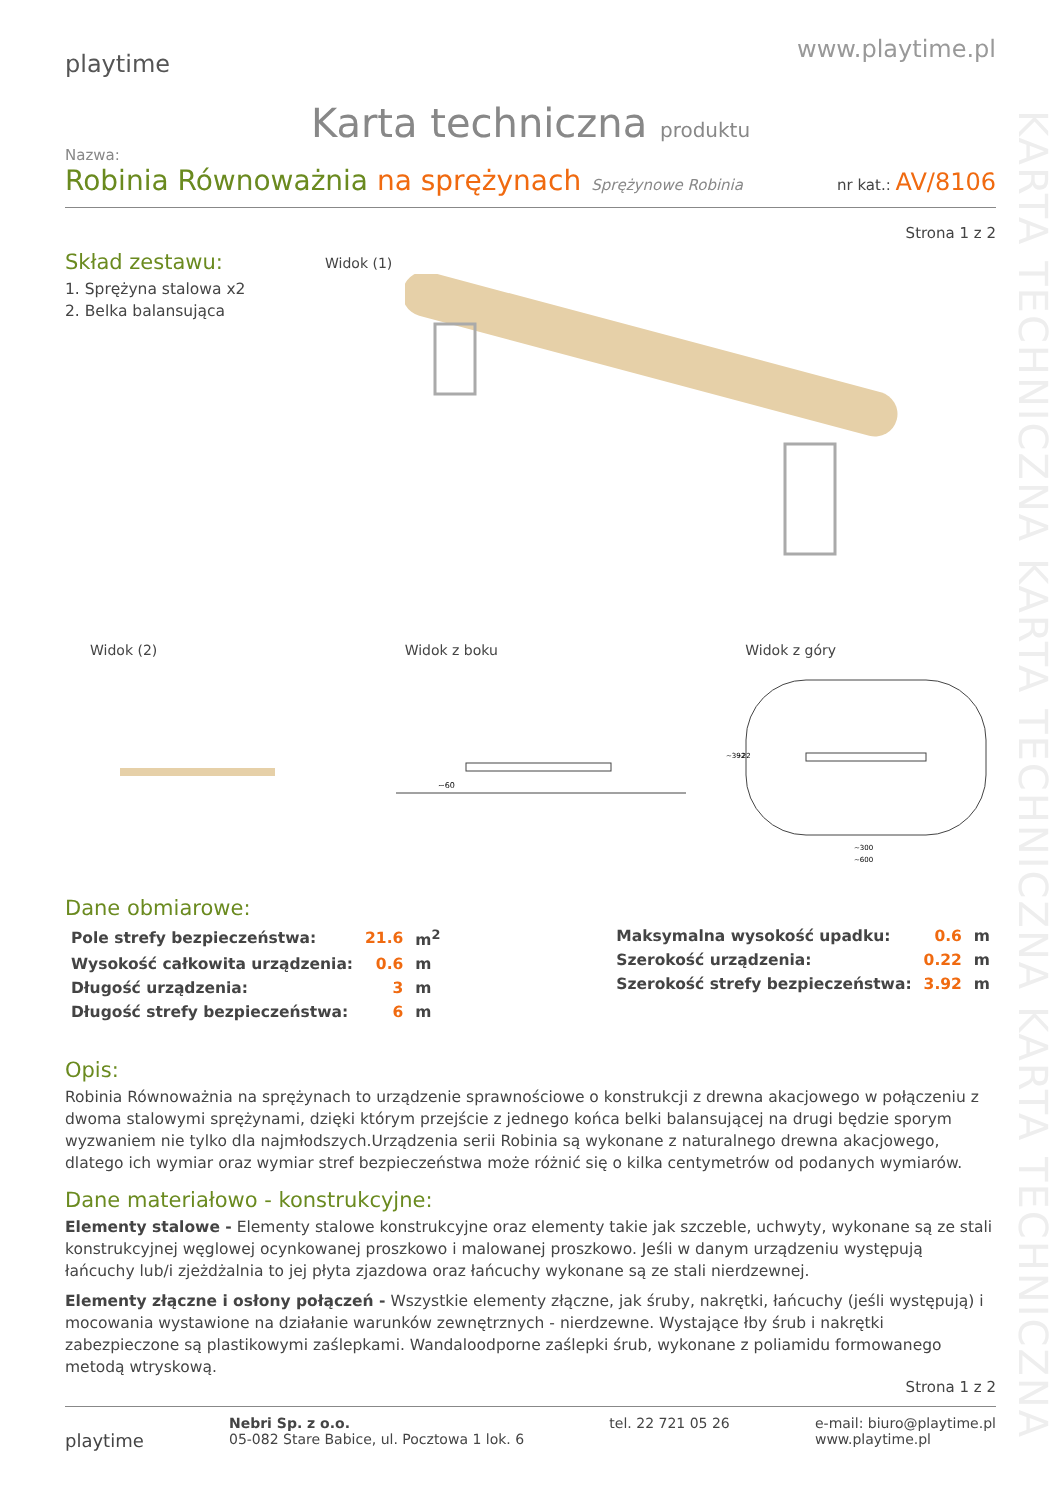KARTA TECHNICZNA KARTA TECHNICZNA KARTA TECHNICZNA
playtime
www.playtime.pl
Karta techniczna produktu
Nazwa:
Robinia Równoważnia na sprężynach Sprężynowe Robinia nr kat.: AV/8106
Strona 1 z 2
Skład zestawu:
1. Sprężyna stalowa x2
2. Belka balansująca
Widok (1)
Widok (2) Widok z boku Widok z góry
~60
~300
~600
~392
~22
Dane obmiarowe:
| Pole strefy bezpieczeństwa: | 21.6 | m<sup>2</sup> |
| Wysokość całkowita urządzenia: | 0.6 | m |
| Długość urządzenia: | 3 | m |
| Długość strefy bezpieczeństwa: | 6 | m |
| Maksymalna wysokość upadku: | 0.6 | m |
| Szerokość urządzenia: | 0.22 | m |
| Szerokość strefy bezpieczeństwa: | 3.92 | m |
Opis:
Robinia Równoważnia na sprężynach to urządzenie sprawnościowe o konstrukcji z drewna akacjowego w połączeniu z dwoma stalowymi sprężynami, dzięki którym przejście z jednego końca belki balansującej na drugi będzie sporym wyzwaniem nie tylko dla najmłodszych.Urządzenia serii Robinia są wykonane z naturalnego drewna akacjowego, dlatego ich wymiar oraz wymiar stref bezpieczeństwa może różnić się o kilka centymetrów od podanych wymiarów.
Dane materiałowo - konstrukcyjne:
Elementy stalowe - Elementy stalowe konstrukcyjne oraz elementy takie jak szczeble, uchwyty, wykonane są ze stali konstrukcyjnej węglowej ocynkowanej proszkowo i malowanej proszkowo. Jeśli w danym urządzeniu występują łańcuchy lub/i zjeżdżalnia to jej płyta zjazdowa oraz łańcuchy wykonane są ze stali nierdzewnej.
Elementy złączne i osłony połączeń - Wszystkie elementy złączne, jak śruby, nakrętki, łańcuchy (jeśli występują) i mocowania wystawione na działanie warunków zewnętrznych - nierdzewne. Wystające łby śrub i nakrętki zabezpieczone są plastikowymi zaślepkami. Wandaloodporne zaślepki śrub, wykonane z poliamidu formowanego metodą wtryskową.
Strona 1 z 2
playtime Nebri Sp. z o.o.
05-082 Stare Babice, ul. Pocztowa 1 lok. 6 tel. 22 721 05 26 e-mail: biuro@playtime.pl
www.playtime.pl